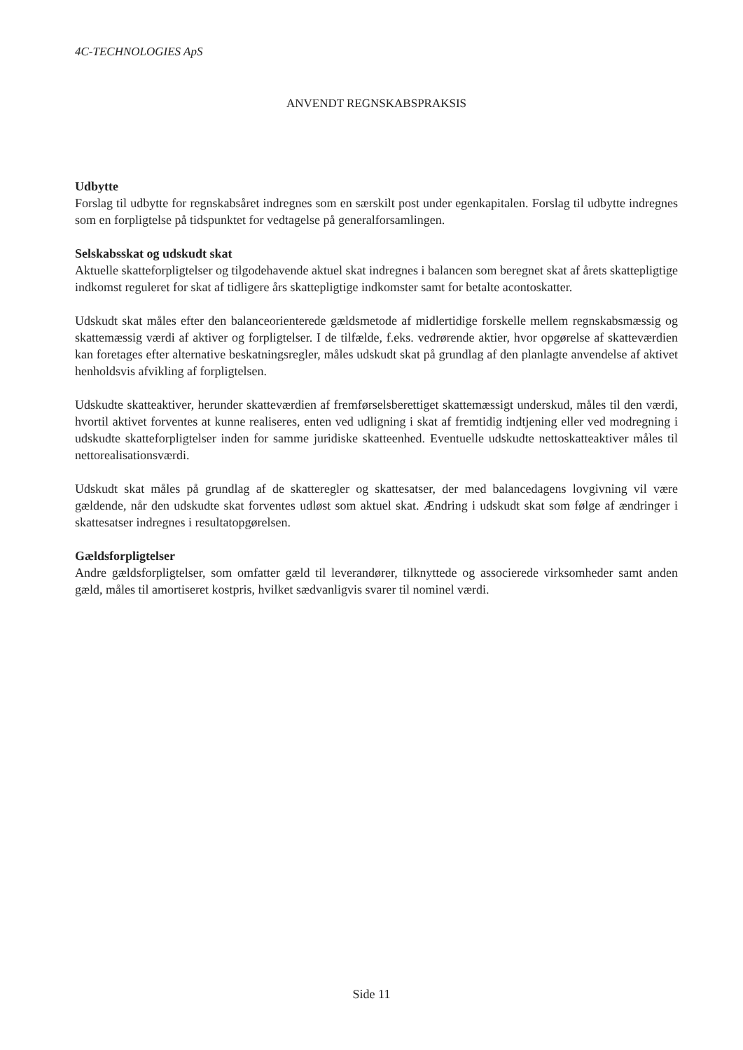4C-TECHNOLOGIES ApS
ANVENDT REGNSKABSPRAKSIS
Udbytte
Forslag til udbytte for regnskabsåret indregnes som en særskilt post under egenkapitalen. Forslag til udbytte indregnes som en forpligtelse på tidspunktet for vedtagelse på generalforsamlingen.
Selskabsskat og udskudt skat
Aktuelle skatteforpligtelser og tilgodehavende aktuel skat indregnes i balancen som beregnet skat af årets skattepligtige indkomst reguleret for skat af tidligere års skattepligtige indkomster samt for betalte acontoskatter.
Udskudt skat måles efter den balanceorienterede gældsmetode af midlertidige forskelle mellem regnskabsmæssig og skattemæssig værdi af aktiver og forpligtelser. I de tilfælde, f.eks. vedrørende aktier, hvor opgørelse af skatteværdien kan foretages efter alternative beskatningsregler, måles udskudt skat på grundlag af den planlagte anvendelse af aktivet henholdsvis afvikling af forpligtelsen.
Udskudte skatteaktiver, herunder skatteværdien af fremførselsberettiget skattemæssigt underskud, måles til den værdi, hvortil aktivet forventes at kunne realiseres, enten ved udligning i skat af fremtidig indtjening eller ved modregning i udskudte skatteforpligtelser inden for samme juridiske skatteenhed. Eventuelle udskudte nettoskatteaktiver måles til nettorealisationsværdi.
Udskudt skat måles på grundlag af de skatteregler og skattesatser, der med balancedagens lovgivning vil være gældende, når den udskudte skat forventes udløst som aktuel skat. Ændring i udskudt skat som følge af ændringer i skattesatser indregnes i resultatopgørelsen.
Gældsforpligtelser
Andre gældsforpligtelser, som omfatter gæld til leverandører, tilknyttede og associerede virksomheder samt anden gæld, måles til amortiseret kostpris, hvilket sædvanligvis svarer til nominel værdi.
Side 11